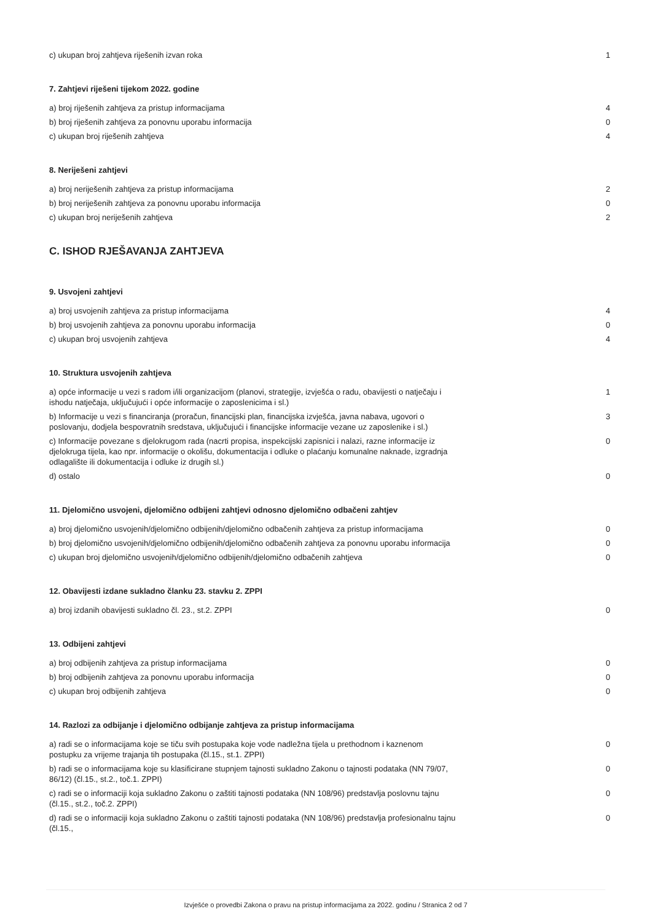| c) ukupan broj zahtjeva riješenih izvan roka | 1 |
7. Zahtjevi riješeni tijekom 2022. godine
| a) broj riješenih zahtjeva za pristup informacijama | 4 |
| b) broj riješenih zahtjeva za ponovnu uporabu informacija | 0 |
| c) ukupan broj riješenih zahtjeva | 4 |
8. Neriješeni zahtjevi
| a) broj neriješenih zahtjeva za pristup informacijama | 2 |
| b) broj neriješenih zahtjeva za ponovnu uporabu informacija | 0 |
| c) ukupan broj neriješenih zahtjeva | 2 |
C. ISHOD RJEŠAVANJA ZAHTJEVA
9. Usvojeni zahtjevi
| a) broj usvojenih zahtjeva za pristup informacijama | 4 |
| b) broj usvojenih zahtjeva za ponovnu uporabu informacija | 0 |
| c) ukupan broj usvojenih zahtjeva | 4 |
10. Struktura usvojenih zahtjeva
| a) opće informacije u vezi s radom i/ili organizacijom (planovi, strategije, izvješća o radu, obavijesti o natječaju i ishodu natječaja, uključujući i opće informacije o zaposlenicima i sl.) | 1 |
| b) Informacije u vezi s financiranja (proračun, financijski plan, financijska izvješća, javna nabava, ugovori o poslovanju, dodjela bespovratnih sredstava, uključujući i financijske informacije vezane uz zaposlenike i sl.) | 3 |
| c) Informacije povezane s djelokrugom rada (nacrti propisa, inspekcijski zapisnici i nalazi, razne informacije iz djelokruga tijela, kao npr. informacije o okolišu, dokumentacija i odluke o plaćanju komunalne naknade, izgradnja odlagalište ili dokumentacija i odluke iz drugih sl.) | 0 |
| d) ostalo | 0 |
11. Djelomično usvojeni, djelomično odbijeni zahtjevi odnosno djelomično odbačeni zahtjev
| a) broj djelomično usvojenih/djelomično odbijenih/djelomično odbačenih zahtjeva za pristup informacijama | 0 |
| b) broj djelomično usvojenih/djelomično odbijenih/djelomično odbačenih zahtjeva za ponovnu uporabu informacija | 0 |
| c) ukupan broj djelomično usvojenih/djelomično odbijenih/djelomično odbačenih zahtjeva | 0 |
12. Obavijesti izdane sukladno članku 23. stavku 2. ZPPI
| a) broj izdanih obavijesti sukladno čl. 23., st.2. ZPPI | 0 |
13. Odbijeni zahtjevi
| a) broj odbijenih zahtjeva za pristup informacijama | 0 |
| b) broj odbijenih zahtjeva za ponovnu uporabu informacija | 0 |
| c) ukupan broj odbijenih zahtjeva | 0 |
14. Razlozi za odbijanje i djelomično odbijanje zahtjeva za pristup informacijama
| a) radi se o informacijama koje se tiču svih postupaka koje vode nadležna tijela u prethodnom i kaznenom postupku za vrijeme trajanja tih postupaka (čl.15., st.1. ZPPI) | 0 |
| b) radi se o informacijama koje su klasificirane stupnjem tajnosti sukladno Zakonu o tajnosti podataka (NN 79/07, 86/12) (čl.15., st.2., toč.1. ZPPI) | 0 |
| c) radi se o informaciji koja sukladno Zakonu o zaštiti tajnosti podataka (NN 108/96) predstavlja poslovnu tajnu (čl.15., st.2., toč.2. ZPPI) | 0 |
| d) radi se o informaciji koja sukladno Zakonu o zaštiti tajnosti podataka (NN 108/96) predstavlja profesionalnu tajnu (čl.15., | 0 |
Izvješće o provedbi Zakona o pravu na pristup informacijama za 2022. godinu / Stranica 2 od 7